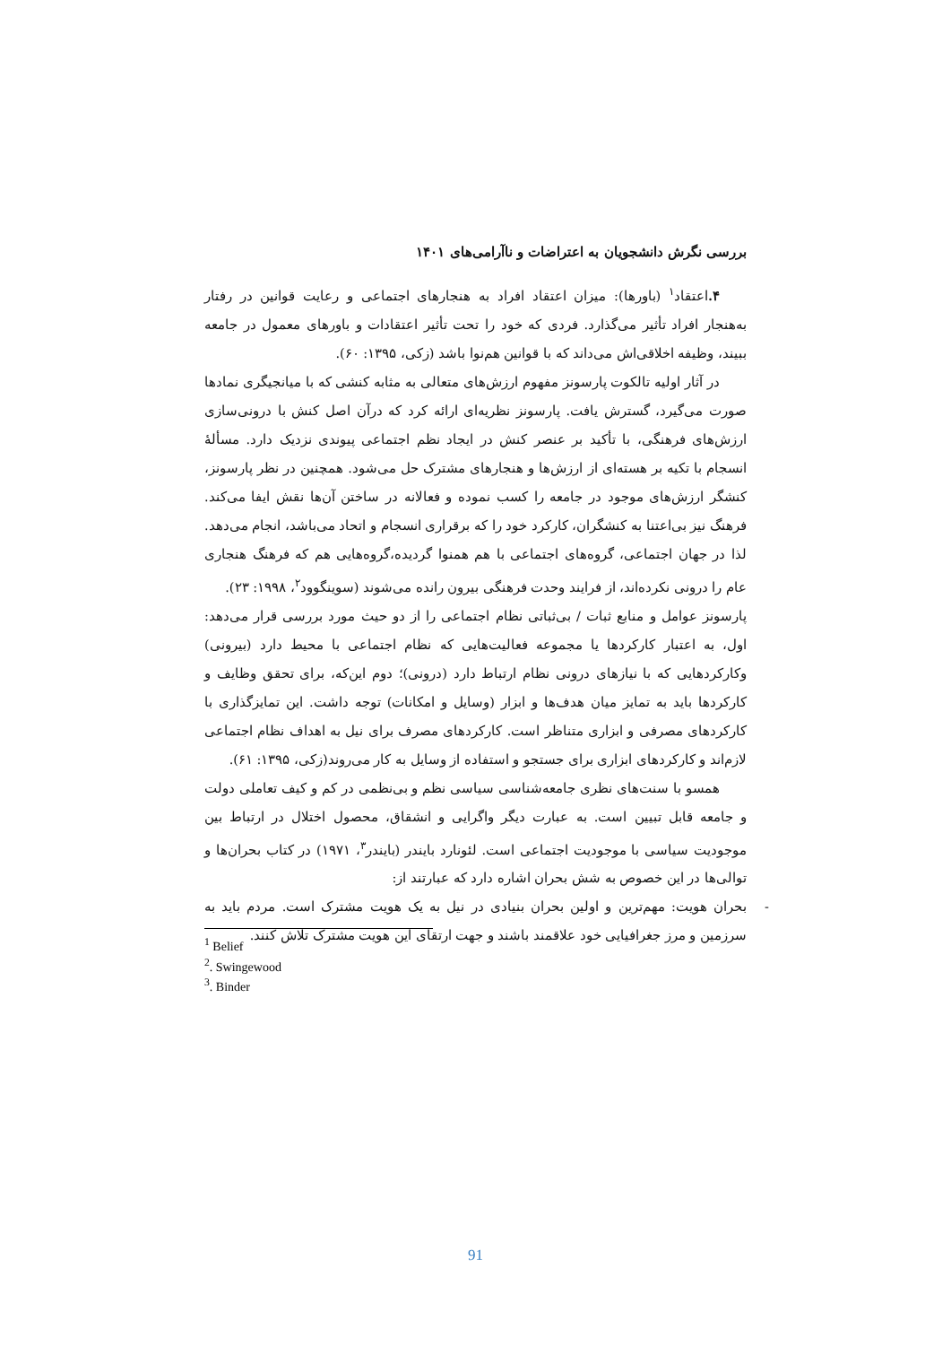بررسی نگرش دانشجویان به اعتراضات و ناآرامی‌های ۱۴۰۱
۴. اعتقاد<sup>۱</sup> (باورها): میزان اعتقاد افراد به هنجارهای اجتماعی و رعایت قوانین در رفتار به‌هنجار افراد تأثیر می‌گذارد. فردی که خود را تحت تأثیر اعتقادات و باورهای معمول در جامعه ببیند، وظیفه اخلاقی‌اش می‌داند که با قوانین هم‌نوا باشد (زکی، ۱۳۹۵: ۶۰).
در آثار اولیه تالکوت پارسونز مفهوم ارزش‌های متعالی به مثابه کنشی که با میانجیگری نمادها صورت می‌گیرد، گسترش یافت. پارسونز نظریه‌ای ارائه کرد که درآن اصل کنش با درونی‌سازی ارزش‌های فرهنگی، با تأکید بر عنصر کنش در ایجاد نظم اجتماعی پیوندی نزدیک دارد. مسألهٔ انسجام با تکیه بر هسته‌ای از ارزش‌ها و هنجارهای مشترک حل می‌شود. همچنین در نظر پارسونز، کنشگر ارزش‌های موجود در جامعه را کسب نموده و فعالانه در ساختن آن‌ها نقش ایفا می‌کند. فرهنگ نیز بی‌اعتنا به کنشگران، کارکرد خود را که برقراری انسجام و اتحاد می‌باشد، انجام می‌دهد. لذا در جهان اجتماعی، گروه‌های اجتماعی با هم همنوا گردیده،گروه‌هایی هم که فرهنگ هنجاری عام را درونی نکرده‌اند، از فرایند وحدت فرهنگی بیرون رانده می‌شوند (سوینگوود<sup>۲</sup>، ۱۹۹۸: ۲۳).
پارسونز عوامل و منابع ثبات / بی‌ثباتی نظام اجتماعی را از دو حیث مورد بررسی قرار می‌دهد: اول، به اعتبار کارکردها یا مجموعه فعالیت‌هایی که نظام اجتماعی با محیط دارد (بیرونی) وکارکردهایی که با نیازهای درونی نظام ارتباط دارد (درونی)؛ دوم این‌که، برای تحقق وظایف و کارکردها باید به تمایز میان هدف‌ها و ابزار (وسایل و امکانات) توجه داشت. این تمایزگذاری با کارکردهای مصرفی و ابزاری متناظر است. کارکردهای مصرف برای نیل به اهداف نظام اجتماعی لازم‌اند و کارکردهای ابزاری برای جستجو و استفاده از وسایل به کار می‌روند(زکی، ۱۳۹۵: ۶۱).
همسو با سنت‌های نظری جامعه‌شناسی سیاسی نظم و بی‌نظمی در کم و کیف تعاملی دولت و جامعه قابل تبیین است. به عبارت دیگر واگرایی و انشقاق، محصول اختلال در ارتباط بین موجودیت سیاسی با موجودیت اجتماعی است. لئونارد بایندر (بایندر<sup>۳</sup>، ۱۹۷۱) در کتاب بحران‌ها و توالی‌ها در این خصوص به شش بحران اشاره دارد که عبارتند از:
- بحران هویت: مهم‌ترین و اولین بحران بنیادی در نیل به یک هویت مشترک است. مردم باید به سرزمین و مرز جغرافیایی خود علاقمند باشند و جهت ارتقای این هویت مشترک تلاش کنند.
<sup>1</sup> Belief
<sup>2</sup>. Swingewood
<sup>3</sup>. Binder
91